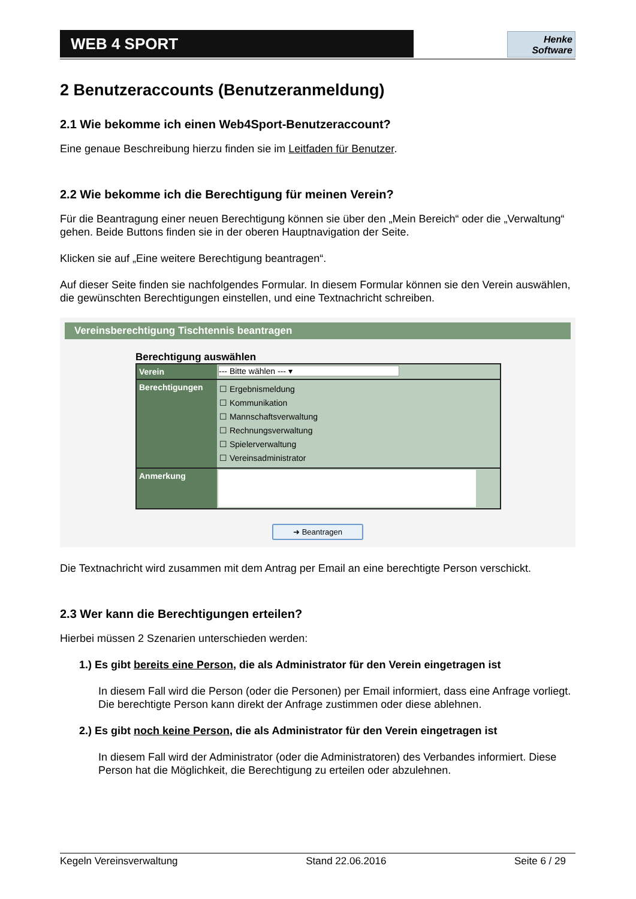WEB 4 SPORT
Henke
Software
2 Benutzeraccounts (Benutzeranmeldung)
2.1 Wie bekomme ich einen Web4Sport-Benutzeraccount?
Eine genaue Beschreibung hierzu finden sie im Leitfaden für Benutzer.
2.2 Wie bekomme ich die Berechtigung für meinen Verein?
Für die Beantragung einer neuen Berechtigung können sie über den „Mein Bereich“ oder die „Verwaltung“ gehen. Beide Buttons finden sie in der oberen Hauptnavigation der Seite.
Klicken sie auf „Eine weitere Berechtigung beantragen“.
Auf dieser Seite finden sie nachfolgendes Formular. In diesem Formular können sie den Verein auswählen, die gewünschten Berechtigungen einstellen, und eine Textnachricht schreiben.
Vereinsberechtigung Tischtennis beantragen
Berechtigung auswählen
Verein --- Bitte wählen --- ▾
Berechtigungen
☐ Ergebnismeldung
☐ Kommunikation
☐ Mannschaftsverwaltung
☐ Rechnungsverwaltung
☐ Spielerverwaltung
☐ Vereinsadministrator
Anmerkung
➜ Beantragen
Die Textnachricht wird zusammen mit dem Antrag per Email an eine berechtigte Person verschickt.
2.3 Wer kann die Berechtigungen erteilen?
Hierbei müssen 2 Szenarien unterschieden werden:
1.) Es gibt bereits eine Person, die als Administrator für den Verein eingetragen ist
In diesem Fall wird die Person (oder die Personen) per Email informiert, dass eine Anfrage vorliegt. Die berechtigte Person kann direkt der Anfrage zustimmen oder diese ablehnen.
2.) Es gibt noch keine Person, die als Administrator für den Verein eingetragen ist
In diesem Fall wird der Administrator (oder die Administratoren) des Verbandes informiert. Diese Person hat die Möglichkeit, die Berechtigung zu erteilen oder abzulehnen.
Kegeln Vereinsverwaltung Stand 22.06.2016 Seite 6 / 29